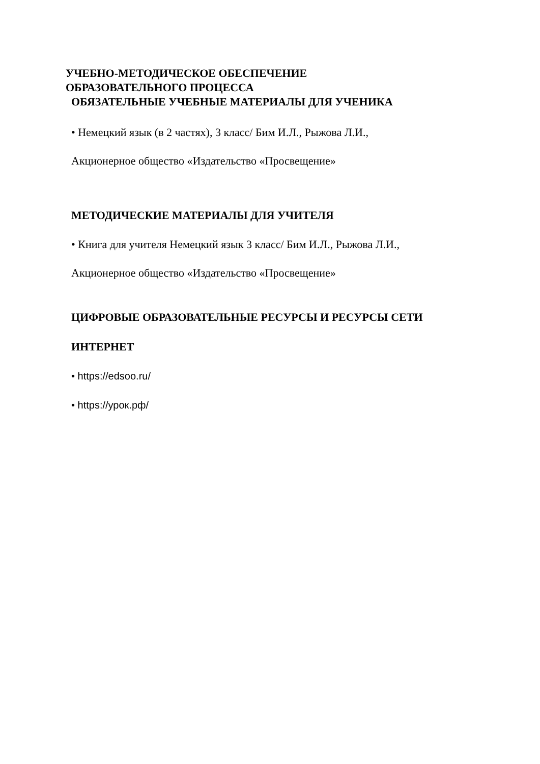УЧЕБНО-МЕТОДИЧЕСКОЕ ОБЕСПЕЧЕНИЕ
ОБРАЗОВАТЕЛЬНОГО ПРОЦЕССА
ОБЯЗАТЕЛЬНЫЕ УЧЕБНЫЕ МАТЕРИАЛЫ ДЛЯ УЧЕНИКА
• Немецкий язык (в 2 частях), 3 класс/ Бим И.Л., Рыжова Л.И.,
Акционерное общество «Издательство «Просвещение»
МЕТОДИЧЕСКИЕ МАТЕРИАЛЫ ДЛЯ УЧИТЕЛЯ
• Книга для учителя Немецкий язык 3 класс/ Бим И.Л., Рыжова Л.И.,
Акционерное общество «Издательство «Просвещение»
ЦИФРОВЫЕ ОБРАЗОВАТЕЛЬНЫЕ РЕСУРСЫ И РЕСУРСЫ СЕТИ
ИНТЕРНЕТ
• https://edsoo.ru/
• https://урок.рф/